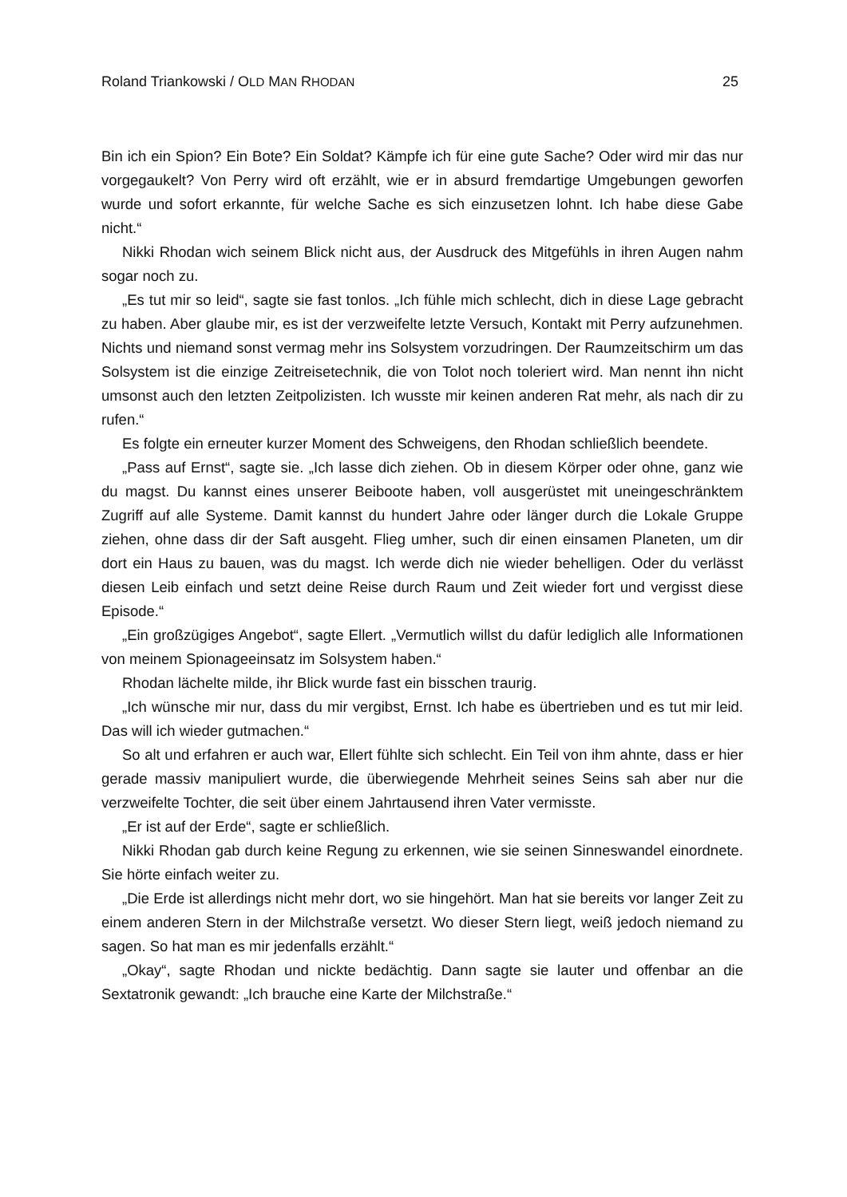Roland Triankowski / OLD MAN RHODAN 25
Bin ich ein Spion? Ein Bote? Ein Soldat? Kämpfe ich für eine gute Sache? Oder wird mir das nur vorgegaukelt? Von Perry wird oft erzählt, wie er in absurd fremdartige Umgebungen geworfen wurde und sofort erkannte, für welche Sache es sich einzusetzen lohnt. Ich habe diese Gabe nicht.“
Nikki Rhodan wich seinem Blick nicht aus, der Ausdruck des Mitgefühls in ihren Augen nahm sogar noch zu.
„Es tut mir so leid“, sagte sie fast tonlos. „Ich fühle mich schlecht, dich in diese Lage gebracht zu haben. Aber glaube mir, es ist der verzweifelte letzte Versuch, Kontakt mit Perry aufzunehmen. Nichts und niemand sonst vermag mehr ins Solsystem vorzudringen. Der Raumzeitschirm um das Solsystem ist die einzige Zeitreisetechnik, die von Tolot noch toleriert wird. Man nennt ihn nicht umsonst auch den letzten Zeitpolizisten. Ich wusste mir keinen anderen Rat mehr, als nach dir zu rufen.“
Es folgte ein erneuter kurzer Moment des Schweigens, den Rhodan schließlich beendete.
„Pass auf Ernst“, sagte sie. „Ich lasse dich ziehen. Ob in diesem Körper oder ohne, ganz wie du magst. Du kannst eines unserer Beiboote haben, voll ausgerüstet mit uneingeschränktem Zugriff auf alle Systeme. Damit kannst du hundert Jahre oder länger durch die Lokale Gruppe ziehen, ohne dass dir der Saft ausgeht. Flieg umher, such dir einen einsamen Planeten, um dir dort ein Haus zu bauen, was du magst. Ich werde dich nie wieder behelligen. Oder du verlässt diesen Leib einfach und setzt deine Reise durch Raum und Zeit wieder fort und vergisst diese Episode.“
„Ein großzügiges Angebot“, sagte Ellert. „Vermutlich willst du dafür lediglich alle Informationen von meinem Spionageeinsatz im Solsystem haben.“
Rhodan lächelte milde, ihr Blick wurde fast ein bisschen traurig.
„Ich wünsche mir nur, dass du mir vergibst, Ernst. Ich habe es übertrieben und es tut mir leid. Das will ich wieder gutmachen.“
So alt und erfahren er auch war, Ellert fühlte sich schlecht. Ein Teil von ihm ahnte, dass er hier gerade massiv manipuliert wurde, die überwiegende Mehrheit seines Seins sah aber nur die verzweifelte Tochter, die seit über einem Jahrtausend ihren Vater vermisste.
„Er ist auf der Erde“, sagte er schließlich.
Nikki Rhodan gab durch keine Regung zu erkennen, wie sie seinen Sinneswandel einordnete. Sie hörte einfach weiter zu.
„Die Erde ist allerdings nicht mehr dort, wo sie hingehört. Man hat sie bereits vor langer Zeit zu einem anderen Stern in der Milchstraße versetzt. Wo dieser Stern liegt, weiß jedoch niemand zu sagen. So hat man es mir jedenfalls erzählt.“
„Okay“, sagte Rhodan und nickte bedächtig. Dann sagte sie lauter und offenbar an die Sextatronik gewandt: „Ich brauche eine Karte der Milchstraße.“